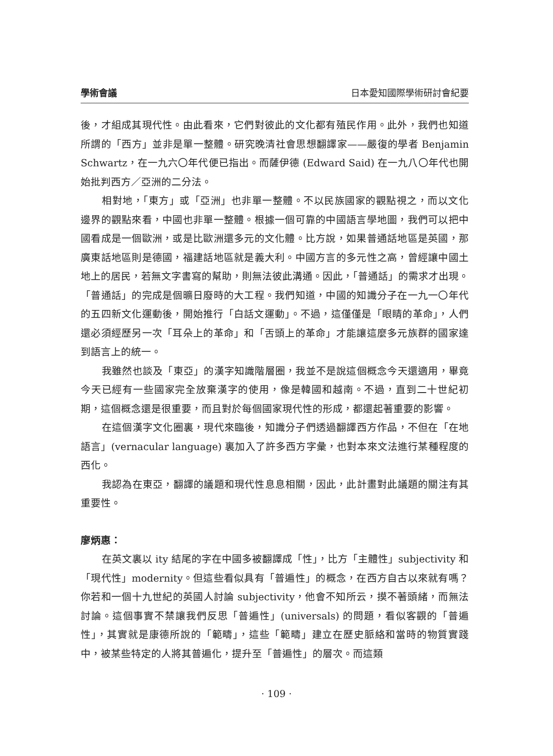學術會議 日本愛知國際學術研討會紀要
後，才組成其現代性。由此看來，它們對彼此的文化都有殖民作用。此外，我們也知道所謂的「西方」並非是單一整體。研究晚清社會思想翻譯家——嚴復的學者 Benjamin Schwartz，在一九六〇年代便已指出。而薩伊德 (Edward Said) 在一九八〇年代也開始批判西方／亞洲的二分法。
相對地，「東方」或「亞洲」也非單一整體。不以民族國家的觀點視之，而以文化邊界的觀點來看，中國也非單一整體。根據一個可靠的中國語言學地圖，我們可以把中國看成是一個歐洲，或是比歐洲還多元的文化體。比方說，如果普通話地區是英國，那廣東話地區則是德國，福建話地區就是義大利。中國方言的多元性之高，曾經讓中國土地上的居民，若無文字書寫的幫助，則無法彼此溝通。因此，「普通話」的需求才出現。「普通話」的完成是個曠日廢時的大工程。我們知道，中國的知識分子在一九一〇年代的五四新文化運動後，開始推行「白話文運動」。不過，這僅僅是「眼睛的革命」，人們還必須經歷另一次「耳朵上的革命」和「舌頭上的革命」才能讓這麼多元族群的國家達到語言上的統一。
我雖然也談及「東亞」的漢字知識階層圈，我並不是說這個概念今天還適用，畢竟今天已經有一些國家完全放棄漢字的使用，像是韓國和越南。不過，直到二十世紀初期，這個概念還是很重要，而且對於每個國家現代性的形成，都還起著重要的影響。
在這個漢字文化圈裏，現代來臨後，知識分子們透過翻譯西方作品，不但在「在地語言」(vernacular language) 裏加入了許多西方字彙，也對本來文法進行某種程度的西化。
我認為在東亞，翻譯的議題和現代性息息相關，因此，此計畫對此議題的關注有其重要性。
廖炳惠：
在英文裏以 ity 結尾的字在中國多被翻譯成「性」，比方「主體性」subjectivity 和「現代性」modernity。但這些看似具有「普遍性」的概念，在西方自古以來就有嗎？你若和一個十九世紀的英國人討論 subjectivity，他會不知所云，摸不著頭緒，而無法討論。這個事實不禁讓我們反思「普遍性」(universals) 的問題，看似客觀的「普遍性」，其實就是康德所說的「範疇」，這些「範疇」建立在歷史脈絡和當時的物質實踐中，被某些特定的人將其普遍化，提升至「普遍性」的層次。而這類
· 109 ·